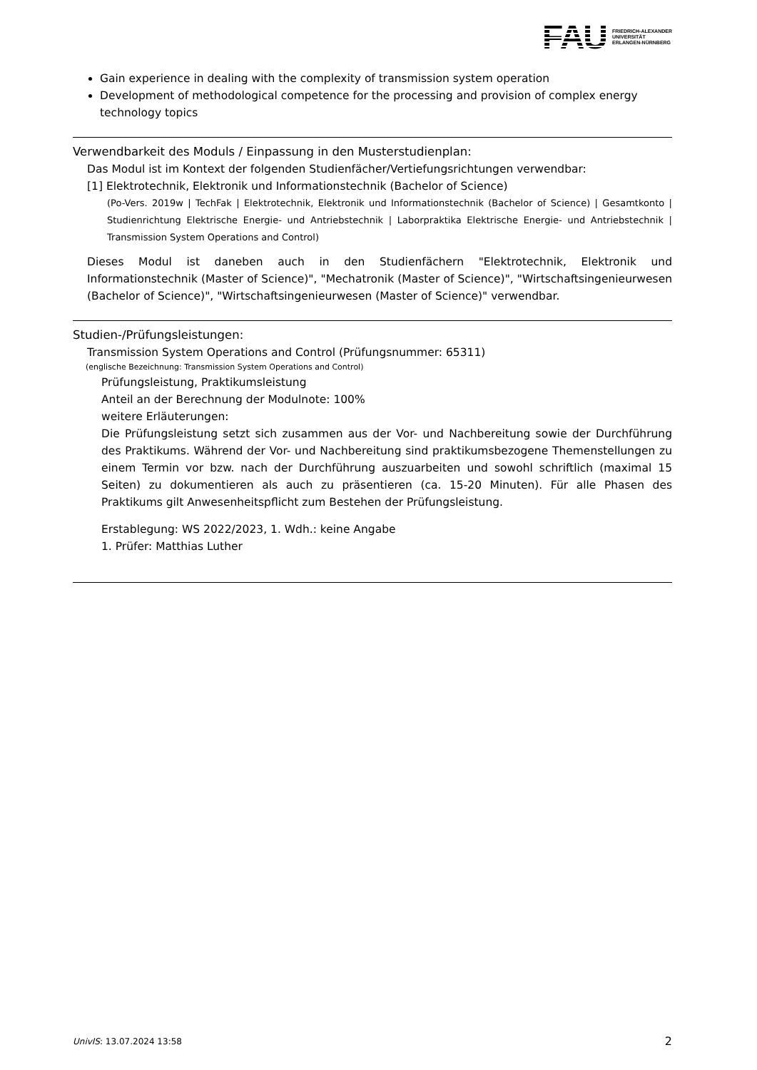FAU FRIEDRICH-ALEXANDER
UNIVERSITÄT
ERLANGEN-NÜRNBERG
Gain experience in dealing with the complexity of transmission system operation
Development of methodological competence for the processing and provision of complex energy technology topics
Verwendbarkeit des Moduls / Einpassung in den Musterstudienplan:
Das Modul ist im Kontext der folgenden Studienfächer/Vertiefungsrichtungen verwendbar:
[1] Elektrotechnik, Elektronik und Informationstechnik (Bachelor of Science)
(Po-Vers. 2019w | TechFak | Elektrotechnik, Elektronik und Informationstechnik (Bachelor of Science) | Gesamtkonto | Studienrichtung Elektrische Energie- und Antriebstechnik | Laborpraktika Elektrische Energie- und Antriebstechnik | Transmission System Operations and Control)
Dieses Modul ist daneben auch in den Studienfächern "Elektrotechnik, Elektronik und Informationstechnik (Master of Science)", "Mechatronik (Master of Science)", "Wirtschaftsingenieurwesen (Bachelor of Science)", "Wirtschaftsingenieurwesen (Master of Science)" verwendbar.
Studien-/Prüfungsleistungen:
Transmission System Operations and Control (Prüfungsnummer: 65311)
(englische Bezeichnung: Transmission System Operations and Control)
Prüfungsleistung, Praktikumsleistung
Anteil an der Berechnung der Modulnote: 100%
weitere Erläuterungen:
Die Prüfungsleistung setzt sich zusammen aus der Vor- und Nachbereitung sowie der Durchführung des Praktikums. Während der Vor- und Nachbereitung sind praktikumsbezogene Themenstellungen zu einem Termin vor bzw. nach der Durchführung auszuarbeiten und sowohl schriftlich (maximal 15 Seiten) zu dokumentieren als auch zu präsentieren (ca. 15-20 Minuten). Für alle Phasen des Praktikums gilt Anwesenheitspflicht zum Bestehen der Prüfungsleistung.
Erstablegung: WS 2022/2023, 1. Wdh.: keine Angabe
1. Prüfer: Matthias Luther
UnivIS: 13.07.2024 13:58 2